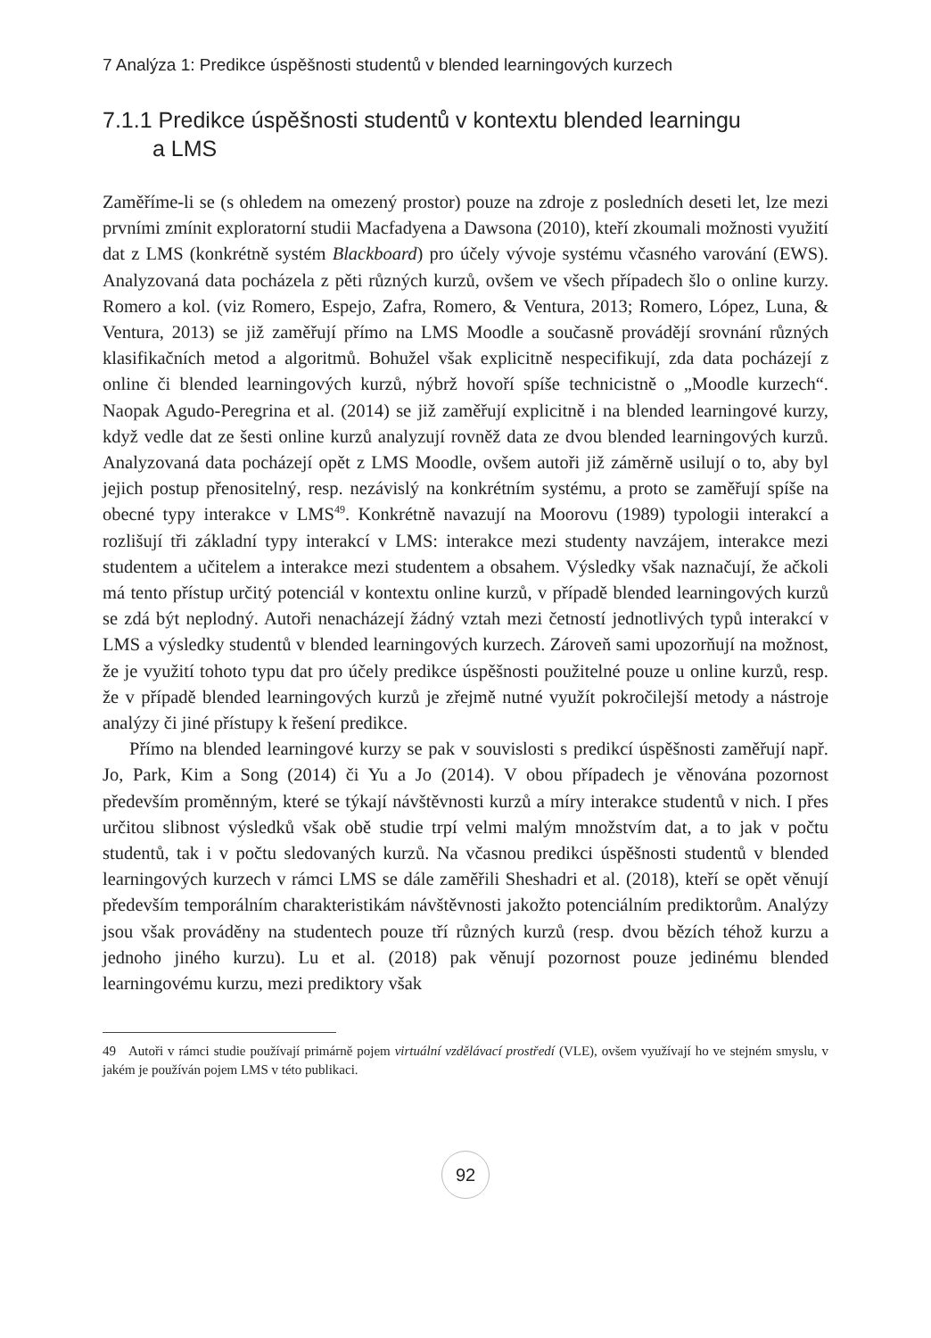7 Analýza 1: Predikce úspěšnosti studentů v blended learningových kurzech
7.1.1 Predikce úspěšnosti studentů v kontextu blended learningu
a LMS
Zaměříme-li se (s ohledem na omezený prostor) pouze na zdroje z posledních deseti let, lze mezi prvními zmínit exploratorní studii Macfadyena a Dawsona (2010), kteří zkoumali možnosti využití dat z LMS (konkrétně systém Blackboard) pro účely vývoje systému včasného varování (EWS). Analyzovaná data pocházela z pěti různých kurzů, ovšem ve všech případech šlo o online kurzy. Romero a kol. (viz Romero, Espejo, Zafra, Romero, & Ventura, 2013; Romero, López, Luna, & Ventura, 2013) se již zaměřují přímo na LMS Moodle a současně provádějí srovnání různých klasifikačních metod a algoritmů. Bohužel však explicitně nespecifikují, zda data pocházejí z online či blended learningových kurzů, nýbrž hovoří spíše technicistně o „Moodle kurzech“. Naopak Agudo-Peregrina et al. (2014) se již zaměřují explicitně i na blended learningové kurzy, když vedle dat ze šesti online kurzů analyzují rovněž data ze dvou blended learningových kurzů. Analyzovaná data pocházejí opět z LMS Moodle, ovšem autoři již záměrně usilují o to, aby byl jejich postup přenositelný, resp. nezávislý na konkrétním systému, a proto se zaměřují spíše na obecné typy interakce v LMS<sup>49</sup>. Konkrétně navazují na Moorovu (1989) typologii interakcí a rozlišují tři základní typy interakcí v LMS: interakce mezi studenty navzájem, interakce mezi studentem a učitelem a interakce mezi studentem a obsahem. Výsledky však naznačují, že ačkoli má tento přístup určitý potenciál v kontextu online kurzů, v případě blended learningových kurzů se zdá být neplodný. Autoři nenacházejí žádný vztah mezi četností jednotlivých typů interakcí v LMS a výsledky studentů v blended learningových kurzech. Zároveň sami upozorňují na možnost, že je využití tohoto typu dat pro účely predikce úspěšnosti použitelné pouze u online kurzů, resp. že v případě blended learningových kurzů je zřejmě nutné využít pokročilejší metody a nástroje analýzy či jiné přístupy k řešení predikce.
Přímo na blended learningové kurzy se pak v souvislosti s predikcí úspěšnosti zaměřují např. Jo, Park, Kim a Song (2014) či Yu a Jo (2014). V obou případech je věnována pozornost především proměnným, které se týkají návštěvnosti kurzů a míry interakce studentů v nich. I přes určitou slibnost výsledků však obě studie trpí velmi malým množstvím dat, a to jak v počtu studentů, tak i v počtu sledovaných kurzů. Na včasnou predikci úspěšnosti studentů v blended learningových kurzech v rámci LMS se dále zaměřili Sheshadri et al. (2018), kteří se opět věnují především temporálním charakteristikám návštěvnosti jakožto potenciálním prediktorům. Analýzy jsou však prováděny na studentech pouze tří různých kurzů (resp. dvou bězích téhož kurzu a jednoho jiného kurzu). Lu et al. (2018) pak věnují pozornost pouze jedinému blended learningovému kurzu, mezi prediktory však
49 Autoři v rámci studie používají primárně pojem virtuální vzdělávací prostředí (VLE), ovšem využívají ho ve stejném smyslu, v jakém je používán pojem LMS v této publikaci.
92